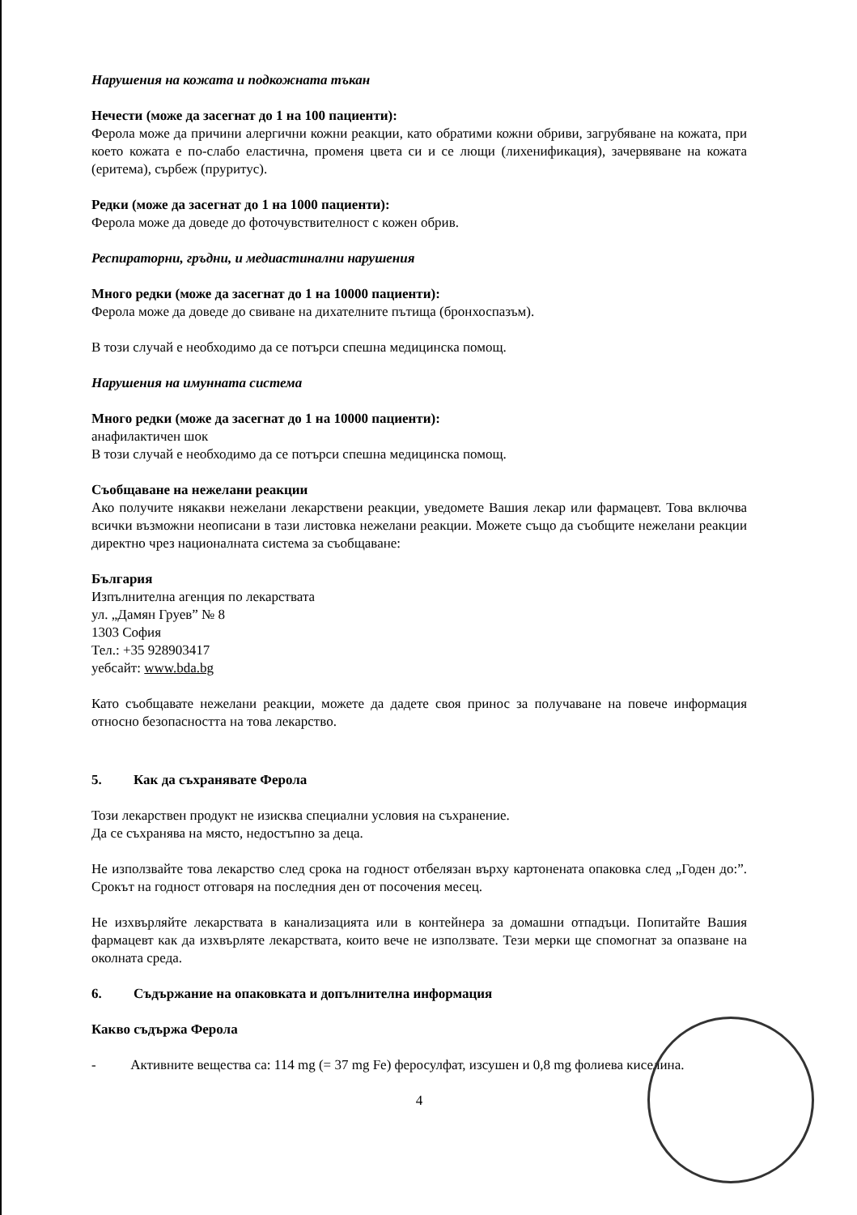Нарушения на кожата и подкожната тъкан
Нечести (може да засегнат до 1 на 100 пациенти):
Ферола може да причини алергични кожни реакции, като обратими кожни обриви, загрубяване на кожата, при което кожата е по-слабо еластична, променя цвета си и се лющи (лихенификация), зачервяване на кожата (еритема), сърбеж (пруритус).
Редки (може да засегнат до 1 на 1000 пациенти):
Ферола може да доведе до фоточувствителност с кожен обрив.
Респираторни, гръдни, и медиастинални нарушения
Много редки (може да засегнат до 1 на 10000 пациенти):
Ферола може да доведе до свиване на дихателните пътища (бронхоспазъм).
В този случай е необходимо да се потърси спешна медицинска помощ.
Нарушения на имунната система
Много редки (може да засегнат до 1 на 10000 пациенти):
анафилактичен шок
В този случай е необходимо да се потърси спешна медицинска помощ.
Съобщаване на нежелани реакции
Ако получите някакви нежелани лекарствени реакции, уведомете Вашия лекар или фармацевт. Това включва всички възможни неописани в тази листовка нежелани реакции. Можете също да съобщите нежелани реакции директно чрез националната система за съобщаване:
България
Изпълнителна агенция по лекарствата
ул. „Дамян Груев” № 8
1303 София
Тел.: +35 928903417
уебсайт: www.bda.bg
Като съобщавате нежелани реакции, можете да дадете своя принос за получаване на повече информация относно безопасността на това лекарство.
5. Как да съхранявате Ферола
Този лекарствен продукт не изисква специални условия на съхранение.
Да се съхранява на място, недостъпно за деца.
Не използвайте това лекарство след срока на годност отбелязан върху картонената опаковка след „Годен до:”. Срокът на годност отговаря на последния ден от посочения месец.
Не изхвърляйте лекарствата в канализацията или в контейнера за домашни отпадъци. Попитайте Вашия фармацевт как да изхвърляте лекарствата, които вече не използвате. Тези мерки ще спомогнат за опазване на околната среда.
6. Съдържание на опаковката и допълнителна информация
Какво съдържа Ферола
- Активните вещества са: 114 mg (= 37 mg Fe) феросулфат, изсушен и 0,8 mg фолиева киселина.
4